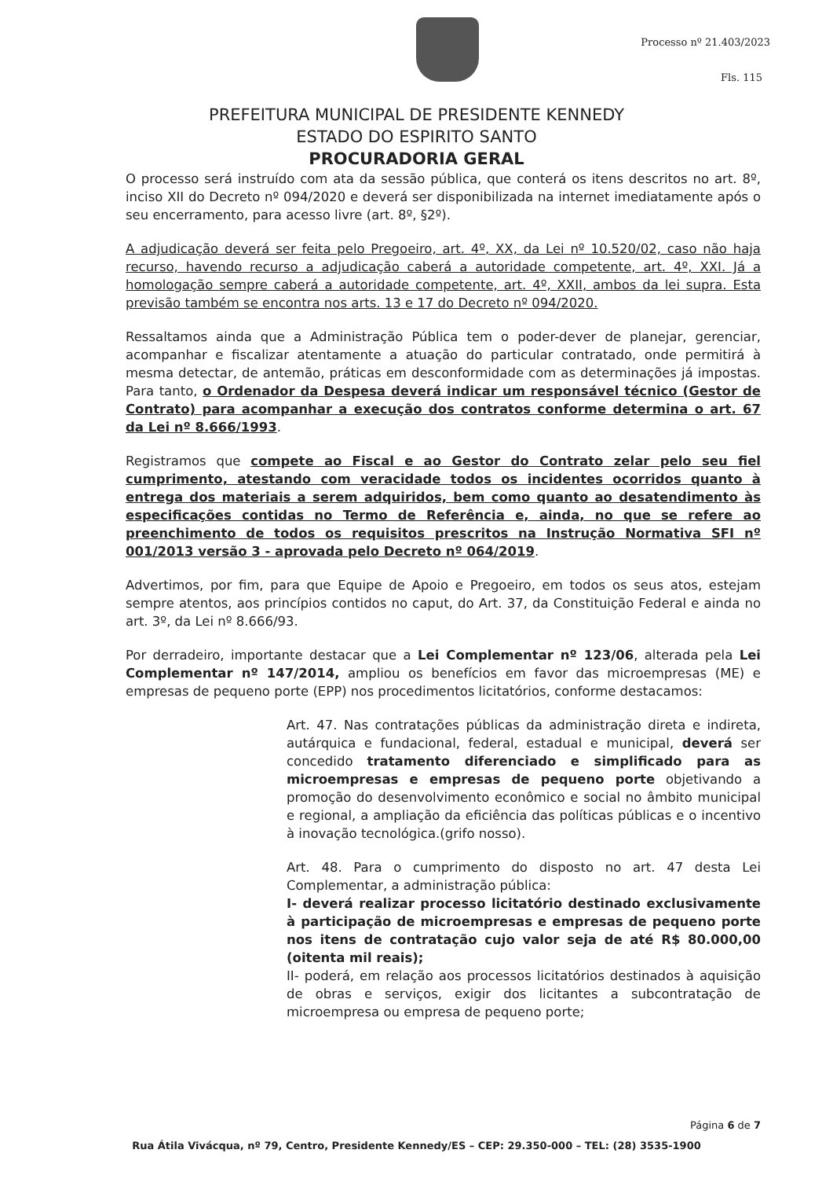Processo nº 21.403/2023
Fls. 115
PREFEITURA MUNICIPAL DE PRESIDENTE KENNEDY
ESTADO DO ESPIRITO SANTO
PROCURADORIA GERAL
O processo será instruído com ata da sessão pública, que conterá os itens descritos no art. 8º, inciso XII do Decreto nº 094/2020 e deverá ser disponibilizada na internet imediatamente após o seu encerramento, para acesso livre (art. 8º, §2º).
A adjudicação deverá ser feita pelo Pregoeiro, art. 4º, XX, da Lei nº 10.520/02, caso não haja recurso, havendo recurso a adjudicação caberá a autoridade competente, art. 4º, XXI. Já a homologação sempre caberá a autoridade competente, art. 4º, XXII, ambos da lei supra. Esta previsão também se encontra nos arts. 13 e 17 do Decreto nº 094/2020.
Ressaltamos ainda que a Administração Pública tem o poder-dever de planejar, gerenciar, acompanhar e fiscalizar atentamente a atuação do particular contratado, onde permitirá à mesma detectar, de antemão, práticas em desconformidade com as determinações já impostas. Para tanto, o Ordenador da Despesa deverá indicar um responsável técnico (Gestor de Contrato) para acompanhar a execução dos contratos conforme determina o art. 67 da Lei nº 8.666/1993.
Registramos que compete ao Fiscal e ao Gestor do Contrato zelar pelo seu fiel cumprimento, atestando com veracidade todos os incidentes ocorridos quanto à entrega dos materiais a serem adquiridos, bem como quanto ao desatendimento às especificações contidas no Termo de Referência e, ainda, no que se refere ao preenchimento de todos os requisitos prescritos na Instrução Normativa SFI nº 001/2013 versão 3 - aprovada pelo Decreto nº 064/2019.
Advertimos, por fim, para que Equipe de Apoio e Pregoeiro, em todos os seus atos, estejam sempre atentos, aos princípios contidos no caput, do Art. 37, da Constituição Federal e ainda no art. 3º, da Lei nº 8.666/93.
Por derradeiro, importante destacar que a Lei Complementar nº 123/06, alterada pela Lei Complementar nº 147/2014, ampliou os benefícios em favor das microempresas (ME) e empresas de pequeno porte (EPP) nos procedimentos licitatórios, conforme destacamos:
Art. 47. Nas contratações públicas da administração direta e indireta, autárquica e fundacional, federal, estadual e municipal, deverá ser concedido tratamento diferenciado e simplificado para as microempresas e empresas de pequeno porte objetivando a promoção do desenvolvimento econômico e social no âmbito municipal e regional, a ampliação da eficiência das políticas públicas e o incentivo à inovação tecnológica.(grifo nosso).
Art. 48. Para o cumprimento do disposto no art. 47 desta Lei Complementar, a administração pública:
I- deverá realizar processo licitatório destinado exclusivamente à participação de microempresas e empresas de pequeno porte nos itens de contratação cujo valor seja de até R$ 80.000,00 (oitenta mil reais);
II- poderá, em relação aos processos licitatórios destinados à aquisição de obras e serviços, exigir dos licitantes a subcontratação de microempresa ou empresa de pequeno porte;
Página 6 de 7
Rua Átila Vivácqua, nº 79, Centro, Presidente Kennedy/ES – CEP: 29.350-000 – TEL: (28) 3535-1900